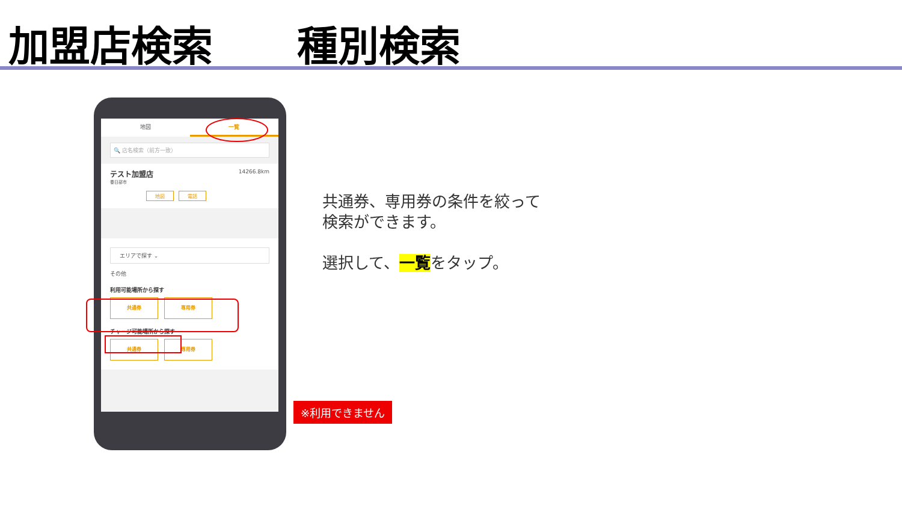加盟店検索 種別検索
地図 一覧
🔍 店名検索（前方一致）
テスト加盟店 14266.8km
春日部市
地図 電話
エリアで探す ⌄
その他
利用可能場所から探す
共通券 専用券
チャージ可能場所から探す
共通券 専用券
共通券、専用券の条件を絞って
検索ができます。
選択して、一覧をタップ。
※利用できません